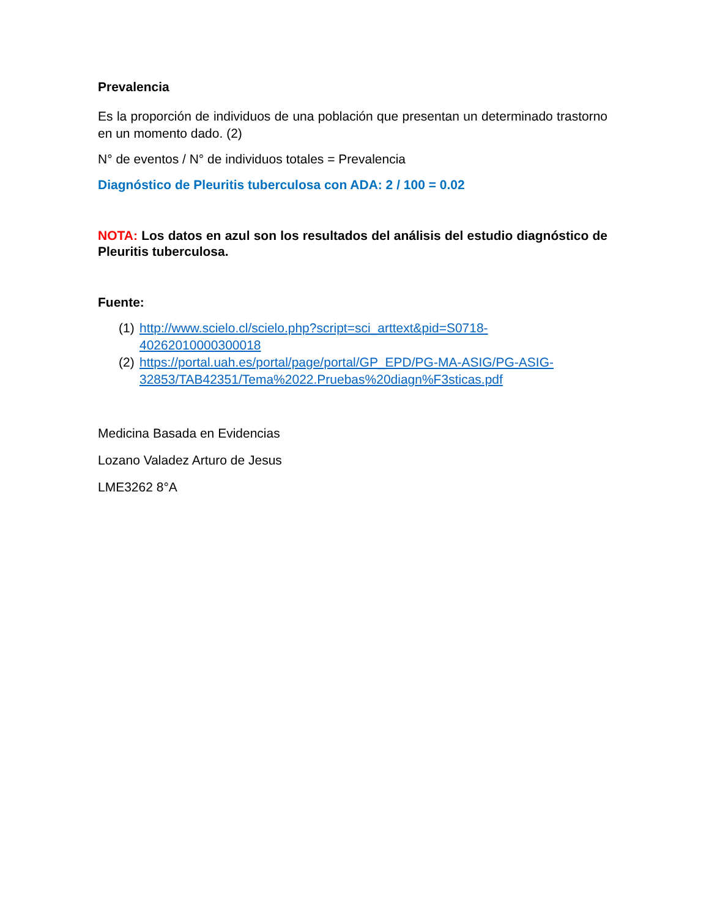Prevalencia
Es la proporción de individuos de una población que presentan un determinado trastorno en un momento dado. (2)
N° de eventos / N° de individuos totales = Prevalencia
Diagnóstico de Pleuritis tuberculosa con ADA: 2 / 100 = 0.02
NOTA: Los datos en azul son los resultados del análisis del estudio diagnóstico de Pleuritis tuberculosa.
Fuente:
(1) http://www.scielo.cl/scielo.php?script=sci_arttext&pid=S0718-40262010000300018
(2) https://portal.uah.es/portal/page/portal/GP_EPD/PG-MA-ASIG/PG-ASIG-32853/TAB42351/Tema%2022.Pruebas%20diagn%F3sticas.pdf
Medicina Basada en Evidencias
Lozano Valadez Arturo de Jesus
LME3262 8°A